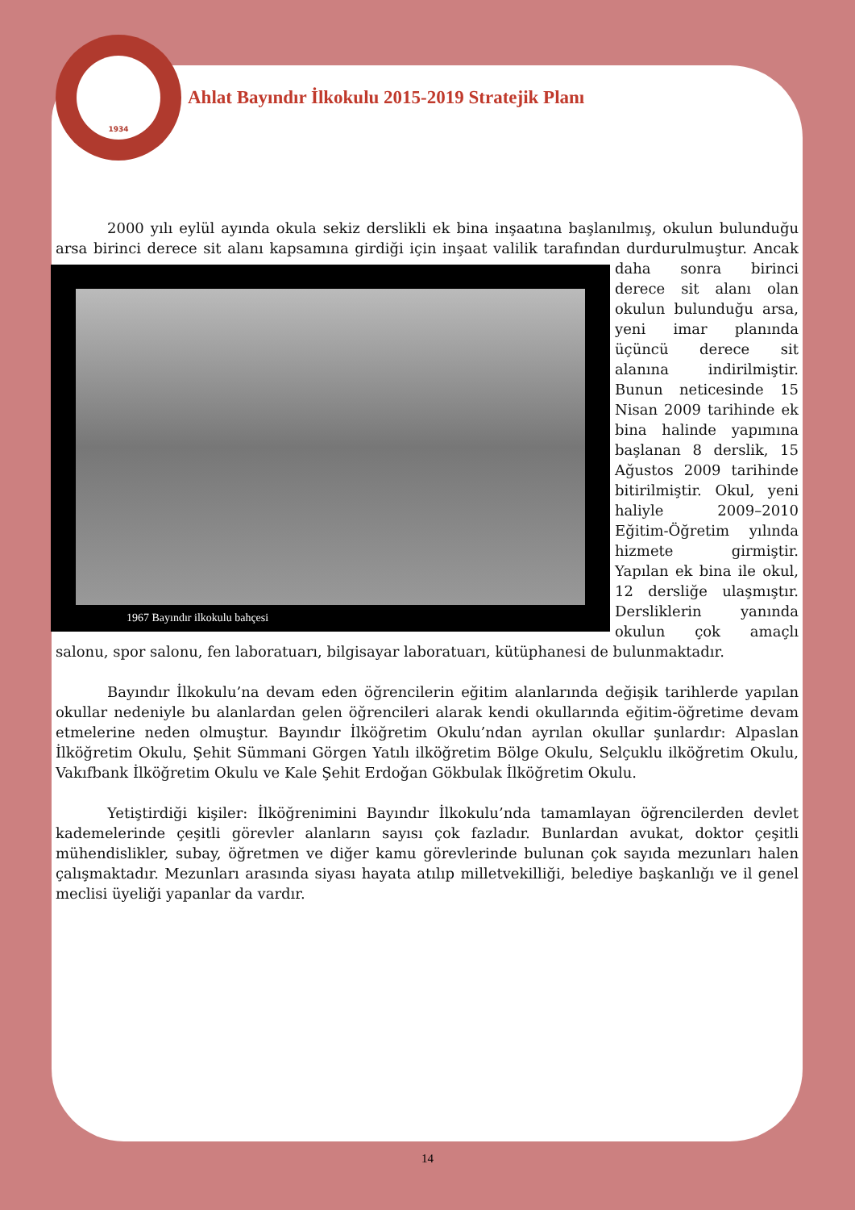1934
Ahlat Bayındır İlkokulu 2015-2019 Stratejik Planı
2000 yılı eylül ayında okula sekiz derslikli ek bina inşaatına başlanılmış, okulun bulunduğu arsa birinci derece sit alanı kapsamına girdiği için inşaat valilik tarafından durdurulmuştur. Ancak 1967 Bayındır ilkokulu bahçesi daha sonra birinci derece sit alanı olan okulun bulunduğu arsa, yeni imar planında üçüncü derece sit alanına indirilmiştir. Bunun neticesinde 15 Nisan 2009 tarihinde ek bina halinde yapımına başlanan 8 derslik, 15 Ağustos 2009 tarihinde bitirilmiştir. Okul, yeni haliyle 2009–2010 Eğitim-Öğretim yılında hizmete girmiştir. Yapılan ek bina ile okul, 12 dersliğe ulaşmıştır. Dersliklerin yanında okulun çok amaçlı salonu, spor salonu, fen laboratuarı, bilgisayar laboratuarı, kütüphanesi de bulunmaktadır.
Bayındır İlkokulu’na devam eden öğrencilerin eğitim alanlarında değişik tarihlerde yapılan okullar nedeniyle bu alanlardan gelen öğrencileri alarak kendi okullarında eğitim-öğretime devam etmelerine neden olmuştur. Bayındır İlköğretim Okulu’ndan ayrılan okullar şunlardır: Alpaslan İlköğretim Okulu, Şehit Sümmani Görgen Yatılı ilköğretim Bölge Okulu, Selçuklu ilköğretim Okulu, Vakıfbank İlköğretim Okulu ve Kale Şehit Erdoğan Gökbulak İlköğretim Okulu.
Yetiştirdiği kişiler: İlköğrenimini Bayındır İlkokulu’nda tamamlayan öğrencilerden devlet kademelerinde çeşitli görevler alanların sayısı çok fazladır. Bunlardan avukat, doktor çeşitli mühendislikler, subay, öğretmen ve diğer kamu görevlerinde bulunan çok sayıda mezunları halen çalışmaktadır. Mezunları arasında siyası hayata atılıp milletvekilliği, belediye başkanlığı ve il genel meclisi üyeliği yapanlar da vardır.
14